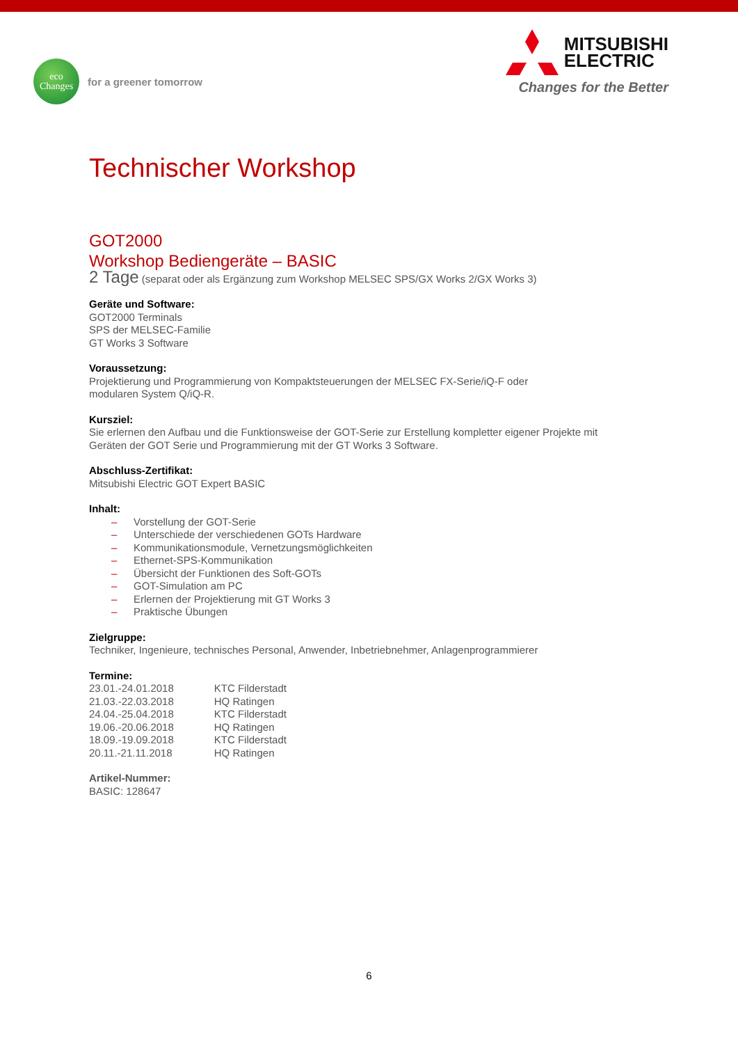eco
Changes
for a greener tomorrow
MITSUBISHI
ELECTRIC
Changes for the Better
Technischer Workshop
GOT2000
Workshop Bediengeräte – BASIC
2 Tage (separat oder als Ergänzung zum Workshop MELSEC SPS/GX Works 2/GX Works 3)
Geräte und Software:
GOT2000 Terminals
SPS der MELSEC-Familie
GT Works 3 Software
Voraussetzung:
Projektierung und Programmierung von Kompaktsteuerungen der MELSEC FX-Serie/iQ-F oder
modularen System Q/iQ-R.
Kursziel:
Sie erlernen den Aufbau und die Funktionsweise der GOT-Serie zur Erstellung kompletter eigener Projekte mit
Geräten der GOT Serie und Programmierung mit der GT Works 3 Software.
Abschluss-Zertifikat:
Mitsubishi Electric GOT Expert BASIC
Inhalt:
– Vorstellung der GOT-Serie
– Unterschiede der verschiedenen GOTs Hardware
– Kommunikationsmodule, Vernetzungsmöglichkeiten
– Ethernet-SPS-Kommunikation
– Übersicht der Funktionen des Soft-GOTs
– GOT-Simulation am PC
– Erlernen der Projektierung mit GT Works 3
– Praktische Übungen
Zielgruppe:
Techniker, Ingenieure, technisches Personal, Anwender, Inbetriebnehmer, Anlagenprogrammierer
Termine:
| 23.01.-24.01.2018 | KTC Filderstadt |
| 21.03.-22.03.2018 | HQ Ratingen |
| 24.04.-25.04.2018 | KTC Filderstadt |
| 19.06.-20.06.2018 | HQ Ratingen |
| 18.09.-19.09.2018 | KTC Filderstadt |
| 20.11.-21.11.2018 | HQ Ratingen |
Artikel-Nummer:
BASIC: 128647
6